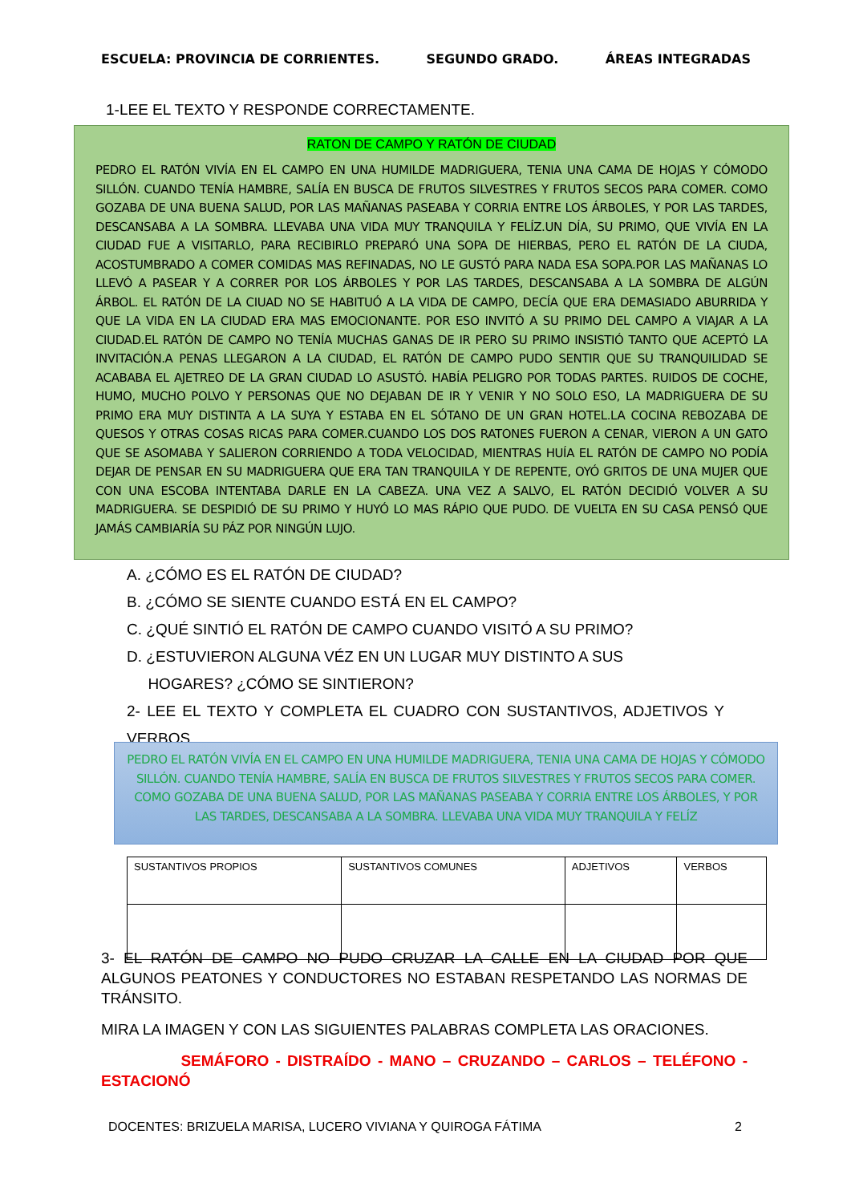ESCUELA: PROVINCIA DE CORRIENTES. SEGUNDO GRADO. ÁREAS INTEGRADAS
1-LEE EL TEXTO Y RESPONDE CORRECTAMENTE.
RATON DE CAMPO Y RATÓN DE CIUDAD
PEDRO EL RATÓN VIVÍA EN EL CAMPO EN UNA HUMILDE MADRIGUERA, TENIA UNA CAMA DE HOJAS Y CÓMODO SILLÓN. CUANDO TENÍA HAMBRE, SALÍA EN BUSCA DE FRUTOS SILVESTRES Y FRUTOS SECOS PARA COMER. COMO GOZABA DE UNA BUENA SALUD, POR LAS MAÑANAS PASEABA Y CORRIA ENTRE LOS ÁRBOLES, Y POR LAS TARDES, DESCANSABA A LA SOMBRA. LLEVABA UNA VIDA MUY TRANQUILA Y FELÍZ.UN DÍA, SU PRIMO, QUE VIVÍA EN LA CIUDAD FUE A VISITARLO, PARA RECIBIRLO PREPARÓ UNA SOPA DE HIERBAS, PERO EL RATÓN DE LA CIUDA, ACOSTUMBRADO A COMER COMIDAS MAS REFINADAS, NO LE GUSTÓ PARA NADA ESA SOPA.POR LAS MAÑANAS LO LLEVÓ A PASEAR Y A CORRER POR LOS ÁRBOLES Y POR LAS TARDES, DESCANSABA A LA SOMBRA DE ALGÚN ÁRBOL. EL RATÓN DE LA CIUAD NO SE HABITUÓ A LA VIDA DE CAMPO, DECÍA QUE ERA DEMASIADO ABURRIDA Y QUE LA VIDA EN LA CIUDAD ERA MAS EMOCIONANTE. POR ESO INVITÓ A SU PRIMO DEL CAMPO A VIAJAR A LA CIUDAD.EL RATÓN DE CAMPO NO TENÍA MUCHAS GANAS DE IR PERO SU PRIMO INSISTIÓ TANTO QUE ACEPTÓ LA INVITACIÓN.A PENAS LLEGARON A LA CIUDAD, EL RATÓN DE CAMPO PUDO SENTIR QUE SU TRANQUILIDAD SE ACABABA EL AJETREO DE LA GRAN CIUDAD LO ASUSTÓ. HABÍA PELIGRO POR TODAS PARTES. RUIDOS DE COCHE, HUMO, MUCHO POLVO Y PERSONAS QUE NO DEJABAN DE IR Y VENIR Y NO SOLO ESO, LA MADRIGUERA DE SU PRIMO ERA MUY DISTINTA A LA SUYA Y ESTABA EN EL SÓTANO DE UN GRAN HOTEL.LA COCINA REBOZABA DE QUESOS Y OTRAS COSAS RICAS PARA COMER.CUANDO LOS DOS RATONES FUERON A CENAR, VIERON A UN GATO QUE SE ASOMABA Y SALIERON CORRIENDO A TODA VELOCIDAD, MIENTRAS HUÍA EL RATÓN DE CAMPO NO PODÍA DEJAR DE PENSAR EN SU MADRIGUERA QUE ERA TAN TRANQUILA Y DE REPENTE, OYÓ GRITOS DE UNA MUJER QUE CON UNA ESCOBA INTENTABA DARLE EN LA CABEZA. UNA VEZ A SALVO, EL RATÓN DECIDIÓ VOLVER A SU MADRIGUERA. SE DESPIDIÓ DE SU PRIMO Y HUYÓ LO MAS RÁPIO QUE PUDO. DE VUELTA EN SU CASA PENSÓ QUE JAMÁS CAMBIARÍA SU PÁZ POR NINGÚN LUJO.
A. ¿CÓMO ES EL RATÓN DE CIUDAD?
B. ¿CÓMO SE SIENTE CUANDO ESTÁ EN EL CAMPO?
C. ¿QUÉ SINTIÓ EL RATÓN DE CAMPO CUANDO VISITÓ A SU PRIMO?
D. ¿ESTUVIERON ALGUNA VÉZ EN UN LUGAR MUY DISTINTO A SUS
HOGARES? ¿CÓMO SE SINTIERON?
2- LEE EL TEXTO Y COMPLETA EL CUADRO CON SUSTANTIVOS, ADJETIVOS Y VERBOS.
PEDRO EL RATÓN VIVÍA EN EL CAMPO EN UNA HUMILDE MADRIGUERA, TENIA UNA CAMA DE HOJAS Y CÓMODO SILLÓN. CUANDO TENÍA HAMBRE, SALÍA EN BUSCA DE FRUTOS SILVESTRES Y FRUTOS SECOS PARA COMER. COMO GOZABA DE UNA BUENA SALUD, POR LAS MAÑANAS PASEABA Y CORRIA ENTRE LOS ÁRBOLES, Y POR LAS TARDES, DESCANSABA A LA SOMBRA. LLEVABA UNA VIDA MUY TRANQUILA Y FELÍZ
| SUSTANTIVOS PROPIOS | SUSTANTIVOS COMUNES | ADJETIVOS | VERBOS |
| --- | --- | --- | --- |
3- EL RATÓN DE CAMPO NO PUDO CRUZAR LA CALLE EN LA CIUDAD POR QUE ALGUNOS PEATONES Y CONDUCTORES NO ESTABAN RESPETANDO LAS NORMAS DE TRÁNSITO.
MIRA LA IMAGEN Y CON LAS SIGUIENTES PALABRAS COMPLETA LAS ORACIONES.
SEMÁFORO - DISTRAÍDO - MANO – CRUZANDO – CARLOS – TELÉFONO - ESTACIONÓ
DOCENTES: BRIZUELA MARISA, LUCERO VIVIANA Y QUIROGA FÁTIMA 2